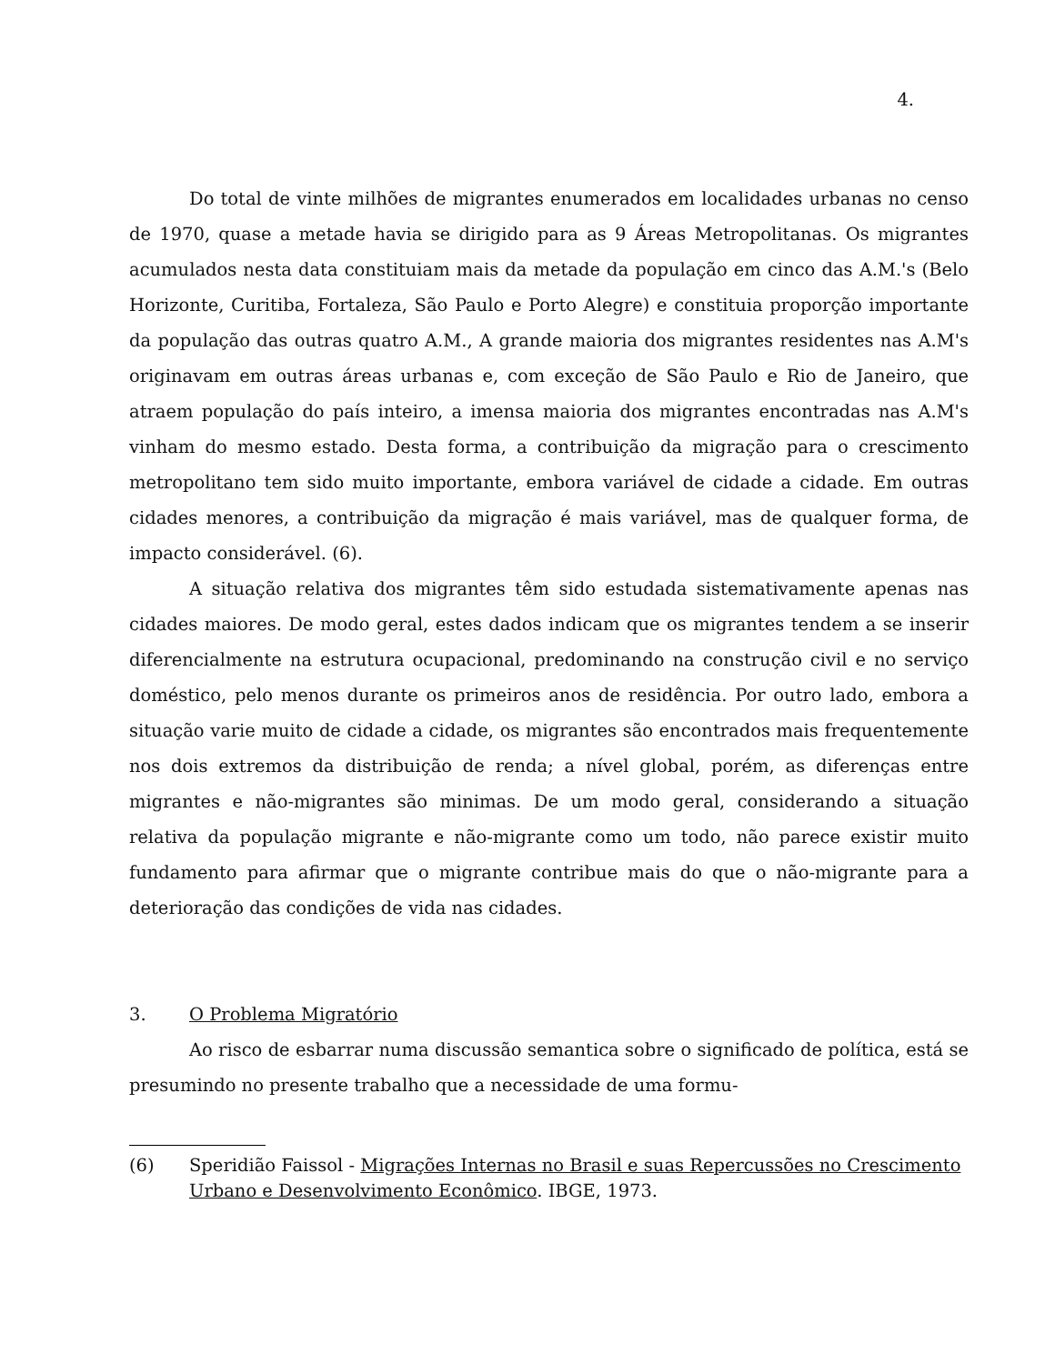4.
Do total de vinte milhões de migrantes enumerados em localidades urbanas no censo de 1970, quase a metade havia se dirigido para as 9 Áreas Metropolitanas. Os migrantes acumulados nesta data constituiam mais da metade da população em cinco das A.M.'s (Belo Horizonte, Curitiba, Fortaleza, São Paulo e Porto Alegre) e constituia proporção importante da população das outras quatro A.M., A grande maioria dos migrantes residentes nas A.M's originavam em outras áreas urbanas e, com exceção de São Paulo e Rio de Janeiro, que atraem população do país inteiro, a imensa maioria dos migrantes encontradas nas A.M's vinham do mesmo estado. Desta forma, a contribuição da migração para o crescimento metropolitano tem sido muito importante, embora variável de cidade a cidade. Em outras cidades menores, a contribuição da migração é mais variável, mas de qualquer forma, de impacto considerável. (6).
A situação relativa dos migrantes têm sido estudada sistemativamente apenas nas cidades maiores. De modo geral, estes dados indicam que os migrantes tendem a se inserir diferencialmente na estrutura ocupacional, predominando na construção civil e no serviço doméstico, pelo menos durante os primeiros anos de residência. Por outro lado, embora a situação varie muito de cidade a cidade, os migrantes são encontrados mais frequentemente nos dois extremos da distribuição de renda; a nível global, porém, as diferenças entre migrantes e não-migrantes são minimas. De um modo geral, considerando a situação relativa da população migrante e não-migrante como um todo, não parece existir muito fundamento para afirmar que o migrante contribue mais do que o não-migrante para a deterioração das condições de vida nas cidades.
3. O Problema Migratório
Ao risco de esbarrar numa discussão semantica sobre o significado de política, está se presumindo no presente trabalho que a necessidade de uma formu-
(6) Speridião Faissol - Migrações Internas no Brasil e suas Repercussões no Crescimento Urbano e Desenvolvimento Econômico. IBGE, 1973.